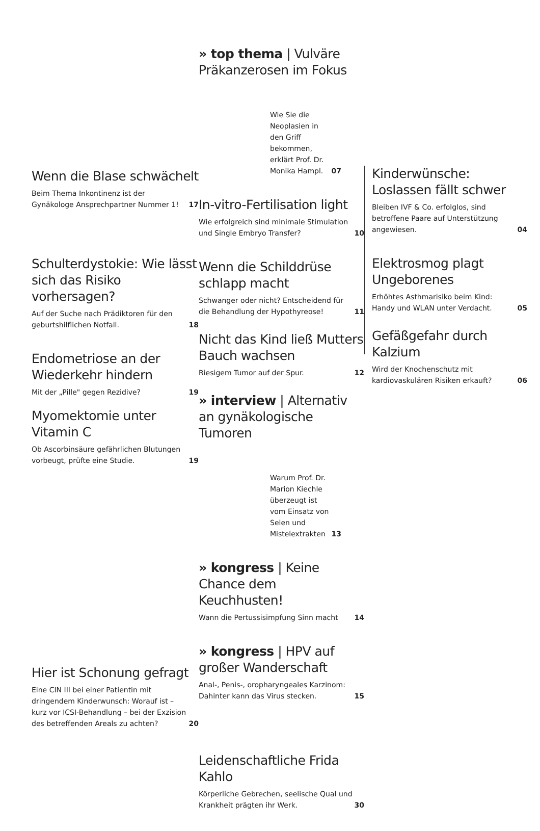Wenn die Blase schwächelt
Beim Thema Inkontinenz ist der Gynäkologe Ansprechpartner Nummer 1! 17
Schulterdystokie: Wie lässt sich das Risiko vorhersagen?
Auf der Suche nach Prädiktoren für den geburtshilflichen Notfall. 18
Endometriose an der Wiederkehr hindern
Mit der „Pille" gegen Rezidive? 19
Myomektomie unter Vitamin C
Ob Ascorbinsäure gefährlichen Blutungen vorbeugt, prüfte eine Studie. 19
Hier ist Schonung gefragt
Eine CIN III bei einer Patientin mit dringendem Kinderwunsch: Worauf ist – kurz vor ICSI-Behandlung – bei der Exzision des betreffenden Areals zu achten? 20
» top thema | Vulväre Präkanzerosen im Fokus
Wie Sie die Neoplasien in den Griff bekommen, erklärt Prof. Dr. Monika Hampl. 07
In-vitro-Fertilisation light
Wie erfolgreich sind minimale Stimulation und Single Embryo Transfer? 10
Wenn die Schilddrüse schlapp macht
Schwanger oder nicht? Entscheidend für die Behandlung der Hypothyreose! 11
Nicht das Kind ließ Mutters Bauch wachsen
Riesigem Tumor auf der Spur. 12
» interview | Alternativ an gynäkologische Tumoren
Warum Prof. Dr. Marion Kiechle überzeugt ist vom Einsatz von Selen und Mistelextrakten 13
» kongress | Keine Chance dem Keuchhusten!
Wann die Pertussisimpfung Sinn macht 14
» kongress | HPV auf großer Wanderschaft
Anal-, Penis-, oropharyngeales Karzinom: Dahinter kann das Virus stecken. 15
Leidenschaftliche Frida Kahlo
Körperliche Gebrechen, seelische Qual und Krankheit prägten ihr Werk. 30
Kinderwünsche: Loslassen fällt schwer
Bleiben IVF & Co. erfolglos, sind betroffene Paare auf Unterstützung angewiesen. 04
Elektrosmog plagt Ungeborenes
Erhöhtes Asthmarisiko beim Kind: Handy und WLAN unter Verdacht. 05
Gefäßgefahr durch Kalzium
Wird der Knochenschutz mit kardiovaskulären Risiken erkauft? 06